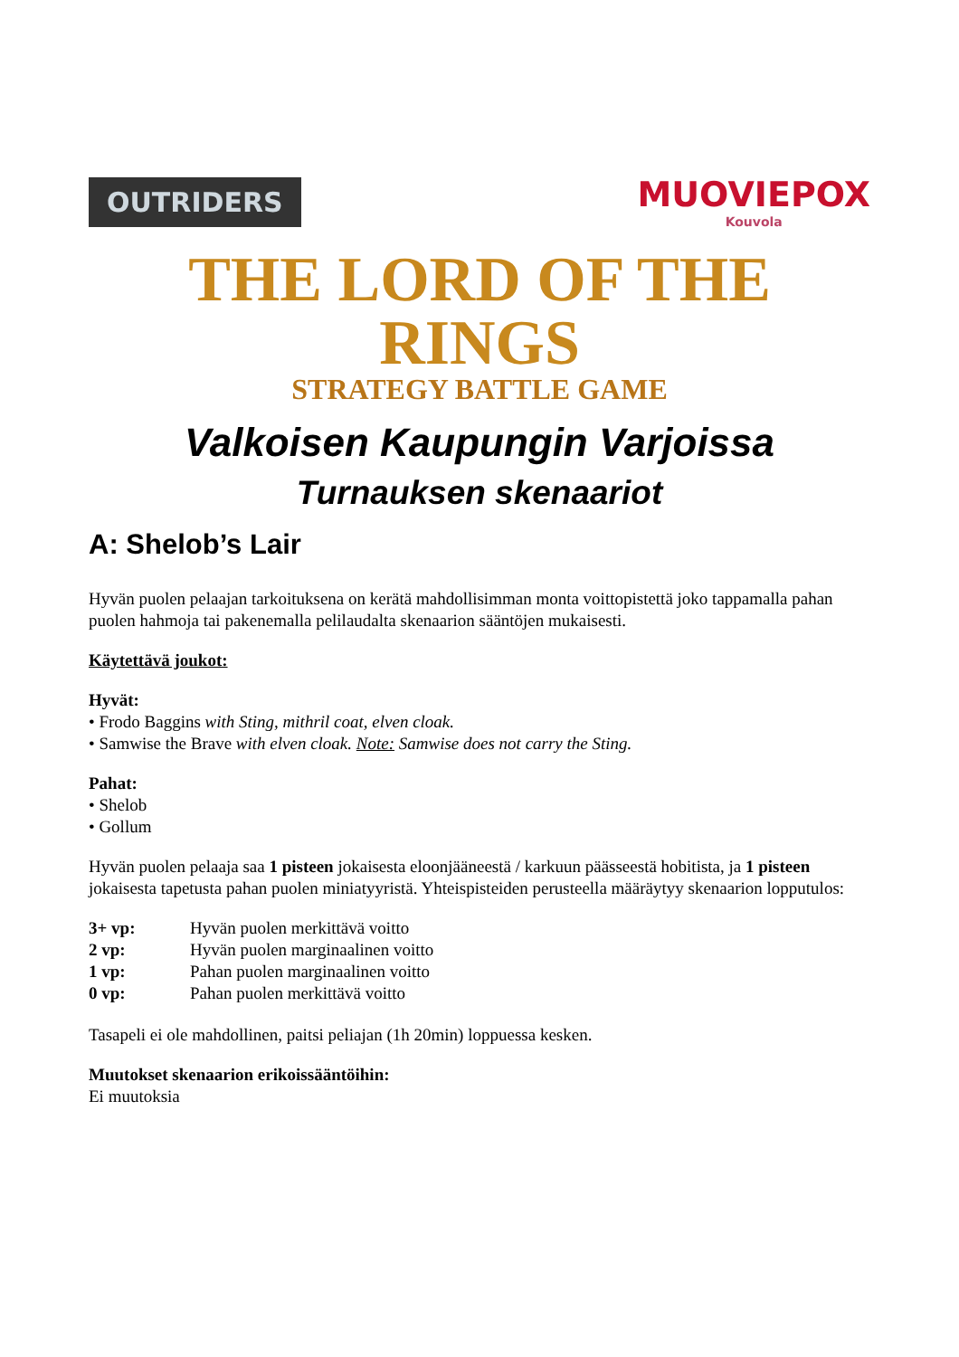OUTRIDERS
MUOVIEPOX
Kouvola
THE LORD OF THE RINGS
STRATEGY BATTLE GAME
Valkoisen Kaupungin Varjoissa
Turnauksen skenaariot
A: Shelob’s Lair
Hyvän puolen pelaajan tarkoituksena on kerätä mahdollisimman monta voittopistettä joko tappamalla pahan puolen hahmoja tai pakenemalla pelilaudalta skenaarion sääntöjen mukaisesti.
Käytettävä joukot:
Hyvät:
• Frodo Baggins with Sting, mithril coat, elven cloak.
• Samwise the Brave with elven cloak. Note: Samwise does not carry the Sting.
Pahat:
• Shelob
• Gollum
Hyvän puolen pelaaja saa 1 pisteen jokaisesta eloonjääneestä / karkuun päässeestä hobitista, ja 1 pisteen jokaisesta tapetusta pahan puolen miniatyyristä. Yhteispisteiden perusteella määräytyy skenaarion lopputulos:
| 3+ vp: | Hyvän puolen merkittävä voitto |
| 2 vp: | Hyvän puolen marginaalinen voitto |
| 1 vp: | Pahan puolen marginaalinen voitto |
| 0 vp: | Pahan puolen merkittävä voitto |
Tasapeli ei ole mahdollinen, paitsi peliajan (1h 20min) loppuessa kesken.
Muutokset skenaarion erikoissääntöihin:
Ei muutoksia